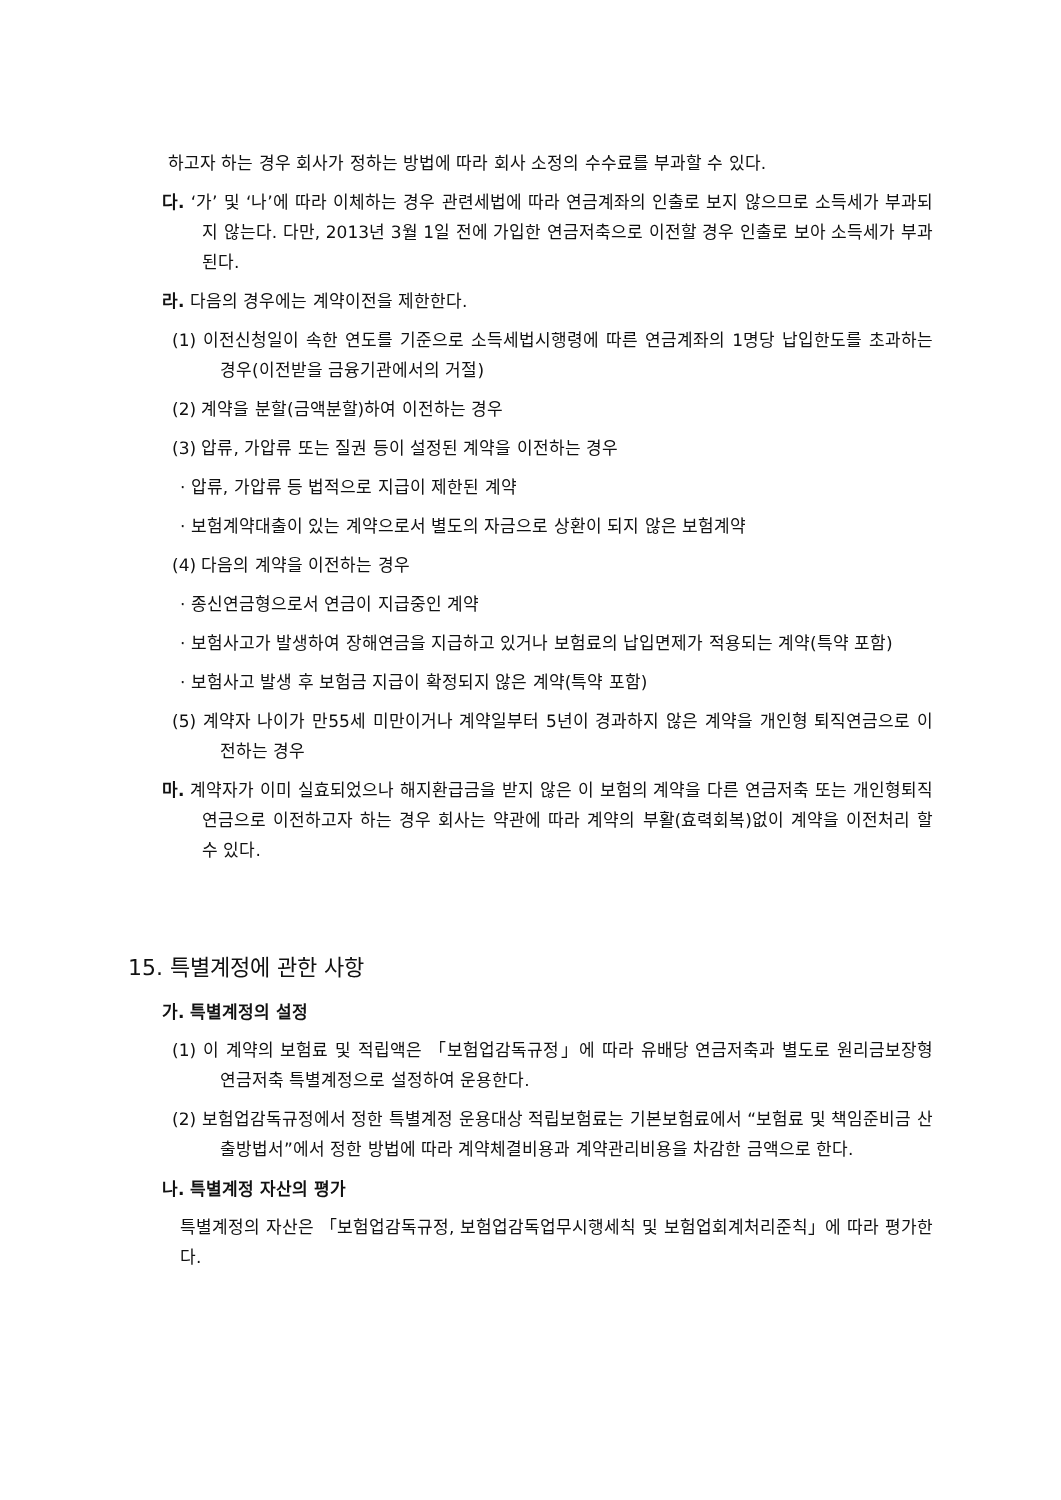하고자 하는 경우 회사가 정하는 방법에 따라 회사 소정의 수수료를 부과할 수 있다.
다. ‘가’ 및 ‘나’에 따라 이체하는 경우 관련세법에 따라 연금계좌의 인출로 보지 않으므로 소득세가 부과되지 않는다. 다만, 2013년 3월 1일 전에 가입한 연금저축으로 이전할 경우 인출로 보아 소득세가 부과된다.
라. 다음의 경우에는 계약이전을 제한한다.
(1) 이전신청일이 속한 연도를 기준으로 소득세법시행령에 따른 연금계좌의 1명당 납입한도를 초과하는 경우(이전받을 금융기관에서의 거절)
(2) 계약을 분할(금액분할)하여 이전하는 경우
(3) 압류, 가압류 또는 질권 등이 설정된 계약을 이전하는 경우
· 압류, 가압류 등 법적으로 지급이 제한된 계약
· 보험계약대출이 있는 계약으로서 별도의 자금으로 상환이 되지 않은 보험계약
(4) 다음의 계약을 이전하는 경우
· 종신연금형으로서 연금이 지급중인 계약
· 보험사고가 발생하여 장해연금을 지급하고 있거나 보험료의 납입면제가 적용되는 계약(특약 포함)
· 보험사고 발생 후 보험금 지급이 확정되지 않은 계약(특약 포함)
(5) 계약자 나이가 만55세 미만이거나 계약일부터 5년이 경과하지 않은 계약을 개인형 퇴직연금으로 이전하는 경우
마. 계약자가 이미 실효되었으나 해지환급금을 받지 않은 이 보험의 계약을 다른 연금저축 또는 개인형퇴직연금으로 이전하고자 하는 경우 회사는 약관에 따라 계약의 부활(효력회복)없이 계약을 이전처리 할 수 있다.
15. 특별계정에 관한 사항
가. 특별계정의 설정
(1) 이 계약의 보험료 및 적립액은 「보험업감독규정」에 따라 유배당 연금저축과 별도로 원리금보장형 연금저축 특별계정으로 설정하여 운용한다.
(2) 보험업감독규정에서 정한 특별계정 운용대상 적립보험료는 기본보험료에서 “보험료 및 책임준비금 산출방법서”에서 정한 방법에 따라 계약체결비용과 계약관리비용을 차감한 금액으로 한다.
나. 특별계정 자산의 평가
특별계정의 자산은 「보험업감독규정, 보험업감독업무시행세칙 및 보험업회계처리준칙」에 따라 평가한다.